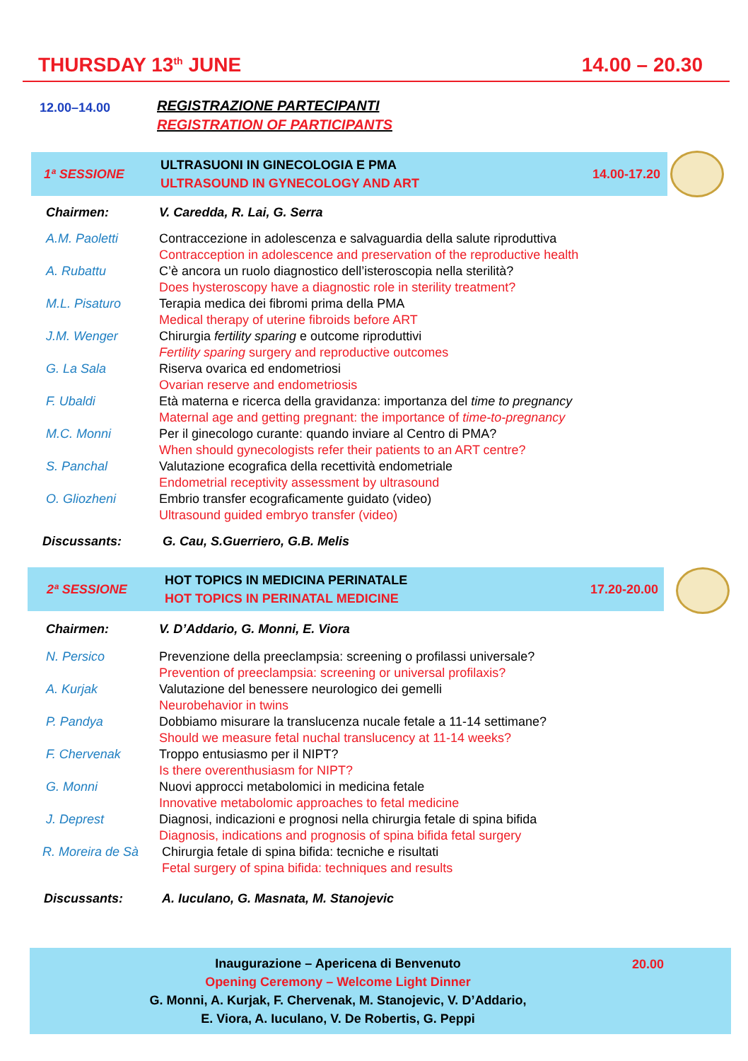THURSDAY 13<sup>th</sup> JUNE 14.00 – 20.30
12.00–14.00
REGISTRAZIONE PARTECIPANTI
REGISTRATION OF PARTICIPANTS
1ª SESSIONE
ULTRASUONI IN GINECOLOGIA E PMA
ULTRASOUND IN GYNECOLOGY AND ART
14.00-17.20
Chairmen: V. Caredda, R. Lai, G. Serra
A.M. Paoletti Contraccezione in adolescenza e salvaguardia della salute riproduttiva
Contracception in adolescence and preservation of the reproductive health
A. Rubattu C’è ancora un ruolo diagnostico dell’isteroscopia nella sterilità?
Does hysteroscopy have a diagnostic role in sterility treatment?
M.L. Pisaturo Terapia medica dei fibromi prima della PMA
Medical therapy of uterine fibroids before ART
J.M. Wenger Chirurgia fertility sparing e outcome riproduttivi
Fertility sparing surgery and reproductive outcomes
G. La Sala Riserva ovarica ed endometriosi
Ovarian reserve and endometriosis
F. Ubaldi Età materna e ricerca della gravidanza: importanza del time to pregnancy
Maternal age and getting pregnant: the importance of time-to-pregnancy
M.C. Monni Per il ginecologo curante: quando inviare al Centro di PMA?
When should gynecologists refer their patients to an ART centre?
S. Panchal Valutazione ecografica della recettività endometriale
Endometrial receptivity assessment by ultrasound
O. Gliozheni Embrio transfer ecograficamente guidato (video)
Ultrasound guided embryo transfer (video)
Discussants: G. Cau, S.Guerriero, G.B. Melis
2ª SESSIONE
HOT TOPICS IN MEDICINA PERINATALE
HOT TOPICS IN PERINATAL MEDICINE
17.20-20.00
Chairmen: V. D’Addario, G. Monni, E. Viora
N. Persico Prevenzione della preeclampsia: screening o profilassi universale?
Prevention of preeclampsia: screening or universal profilaxis?
A. Kurjak Valutazione del benessere neurologico dei gemelli
Neurobehavior in twins
P. Pandya Dobbiamo misurare la translucenza nucale fetale a 11-14 settimane?
Should we measure fetal nuchal translucency at 11-14 weeks?
F. Chervenak Troppo entusiasmo per il NIPT?
Is there overenthusiasm for NIPT?
G. Monni Nuovi approcci metabolomici in medicina fetale
Innovative metabolomic approaches to fetal medicine
J. Deprest Diagnosi, indicazioni e prognosi nella chirurgia fetale di spina bifida
Diagnosis, indications and prognosis of spina bifida fetal surgery
R. Moreira de Sà
Chirurgia fetale di spina bifida: tecniche e risultati
Fetal surgery of spina bifida: techniques and results
Discussants: A. Iuculano, G. Masnata, M. Stanojevic
Inaugurazione – Apericena di Benvenuto
Opening Ceremony – Welcome Light Dinner
G. Monni, A. Kurjak, F. Chervenak, M. Stanojevic, V. D’Addario,
E. Viora, A. Iuculano, V. De Robertis, G. Peppi
20.00